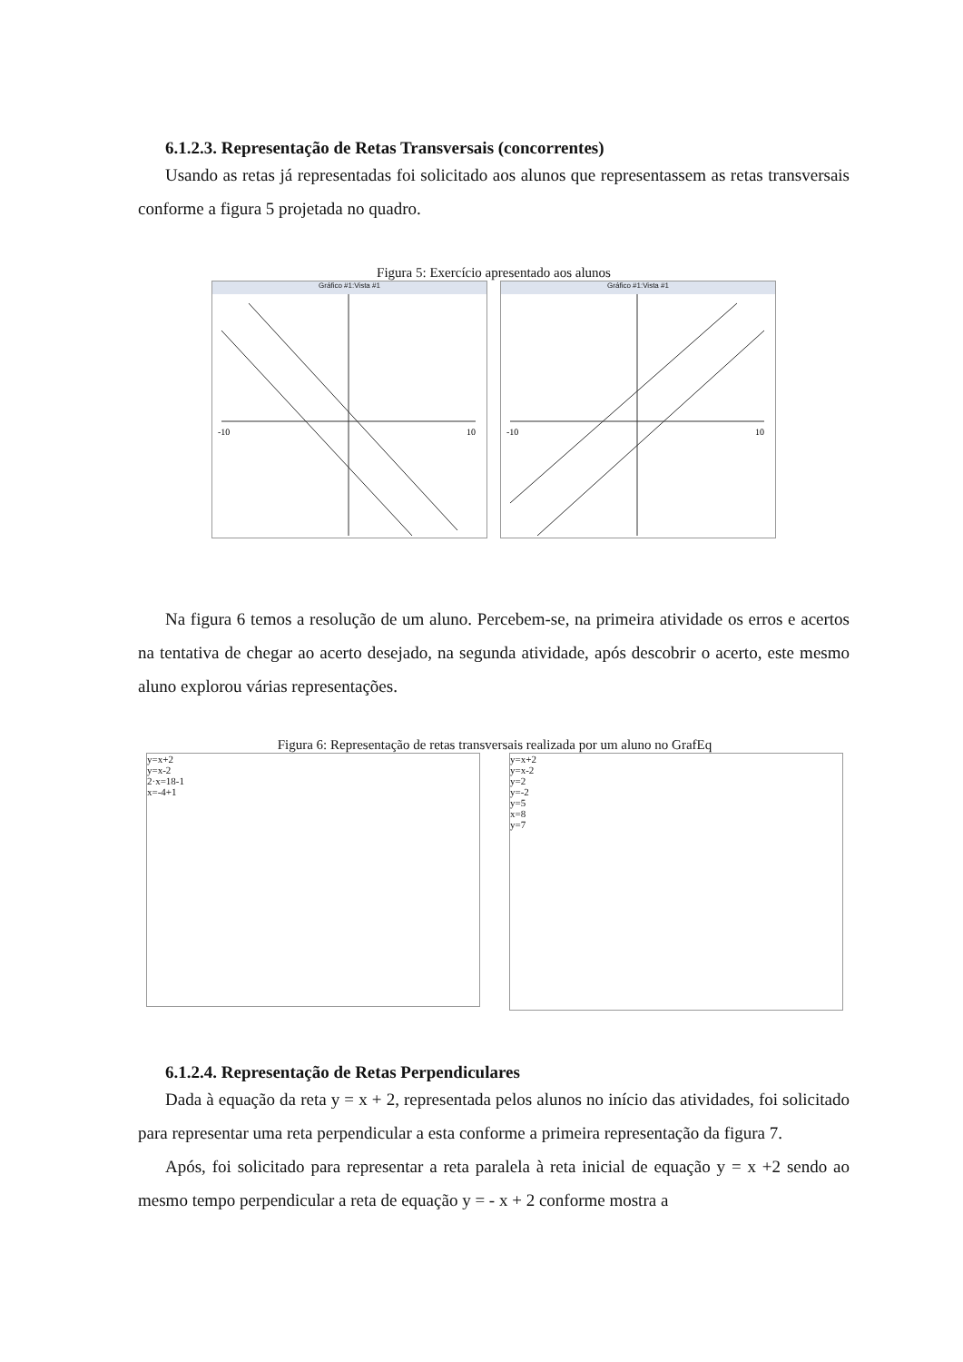6.1.2.3. Representação de Retas Transversais (concorrentes)
Usando as retas já representadas foi solicitado aos alunos que representassem as retas transversais conforme a figura 5 projetada no quadro.
Figura 5: Exercício apresentado aos alunos
Gráfico #1:Vista #1
-10
10
Gráfico #1:Vista #1
-10
10
Na figura 6 temos a resolução de um aluno. Percebem-se, na primeira atividade os erros e acertos na tentativa de chegar ao acerto desejado, na segunda atividade, após descobrir o acerto, este mesmo aluno explorou várias representações.
Figura 6: Representação de retas transversais realizada por um aluno no GrafEq
y=x+2
y=x-2
2·x=18-1
x=-4+1
y=x+2
y=x-2
y=2
y=-2
y=5
x=8
y=7
6.1.2.4. Representação de Retas Perpendiculares
Dada à equação da reta y = x + 2, representada pelos alunos no início das atividades, foi solicitado para representar uma reta perpendicular a esta conforme a primeira representação da figura 7.
Após, foi solicitado para representar a reta paralela à reta inicial de equação y = x +2 sendo ao mesmo tempo perpendicular a reta de equação y = - x + 2 conforme mostra a